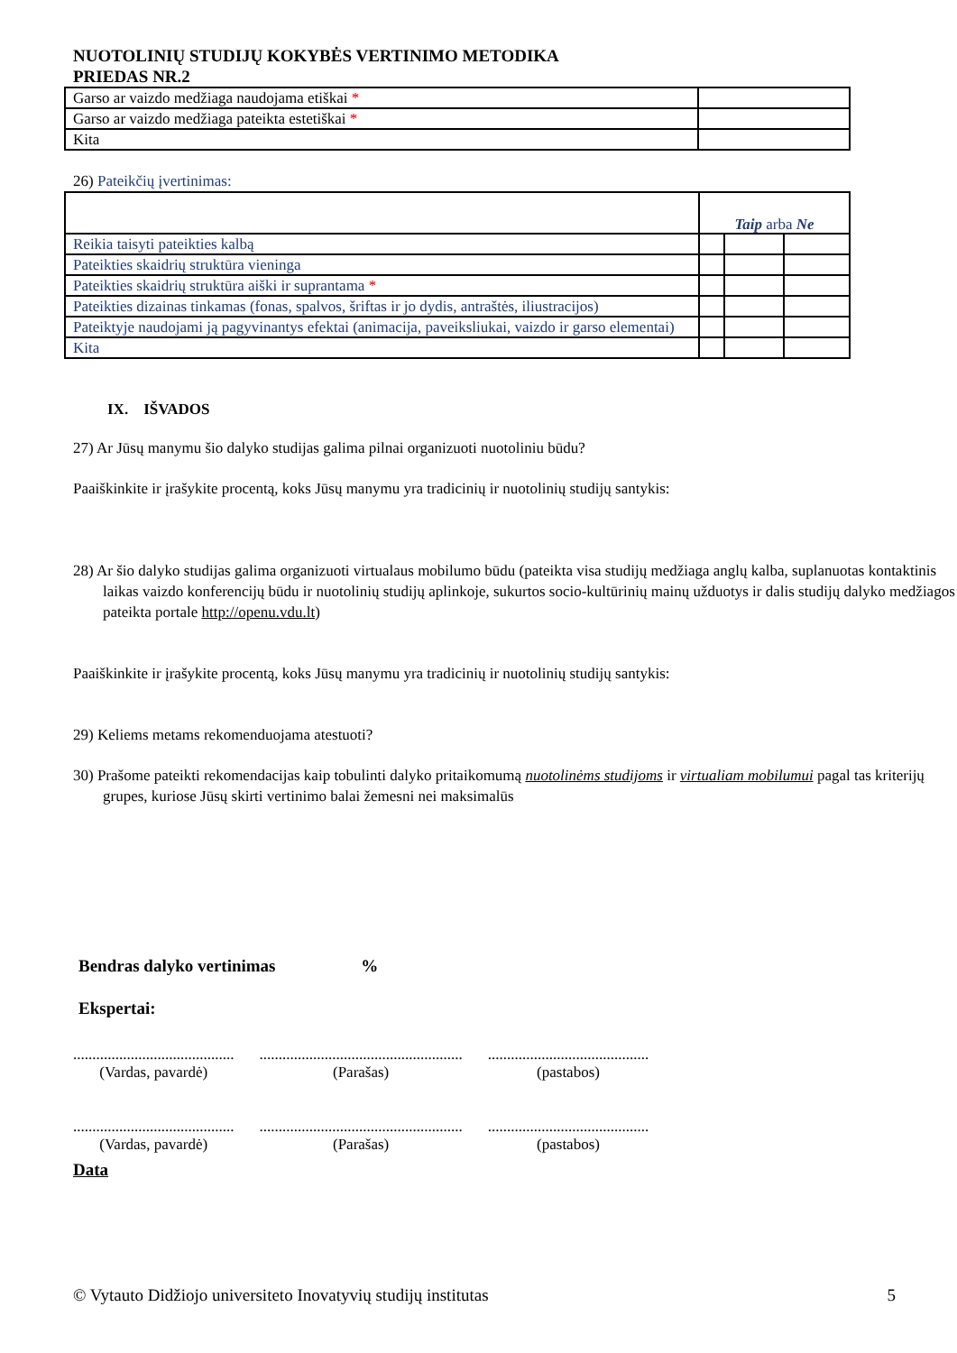NUOTOLINIŲ STUDIJŲ KOKYBĖS VERTINIMO METODIKA
PRIEDAS NR.2
| Garso ar vaizdo medžiaga naudojama etiškai * | |
| Garso ar vaizdo medžiaga pateikta estetiškai * | |
| Kita | |
26) Pateikčių įvertinimas:
| | Taip arba Ne | | |
| Reikia taisyti pateikties kalbą | | | |
| Pateikties skaidrių struktūra vieninga | | | |
| Pateikties skaidrių struktūra aiški ir suprantama * | | | |
| Pateikties dizainas tinkamas (fonas, spalvos, šriftas ir jo dydis, antraštės, iliustracijos) | | | |
| Pateiktyje naudojami ją pagyvinantys efektai (animacija, paveiksliukai, vaizdo ir garso elementai) | | | |
| Kita | | | |
IX. IŠVADOS
27) Ar Jūsų manymu šio dalyko studijas galima pilnai organizuoti nuotoliniu būdu?
Paaiškinkite ir įrašykite procentą, koks Jūsų manymu yra tradicinių ir nuotolinių studijų santykis:
28) Ar šio dalyko studijas galima organizuoti virtualaus mobilumo būdu (pateikta visa studijų medžiaga anglų kalba, suplanuotas kontaktinis laikas vaizdo konferencijų būdu ir nuotolinių studijų aplinkoje, sukurtos socio-kultūrinių mainų užduotys ir dalis studijų dalyko medžiagos pateikta portale http://openu.vdu.lt)
Paaiškinkite ir įrašykite procentą, koks Jūsų manymu yra tradicinių ir nuotolinių studijų santykis:
29) Keliems metams rekomenduojama atestuoti?
30) Prašome pateikti rekomendacijas kaip tobulinti dalyko pritaikomumą nuotolinėms studijoms ir virtualiam mobilumui pagal tas kriterijų grupes, kuriose Jūsų skirti vertinimo balai žemesni nei maksimalūs
Bendras dalyko vertinimas %
Ekspertai:
..........................................
(Vardas, pavardė)
.....................................................
(Parašas)
..........................................
(pastabos)
..........................................
(Vardas, pavardė)
.....................................................
(Parašas)
..........................................
(pastabos)
Data
© Vytauto Didžiojo universiteto Inovatyvių studijų institutas 5